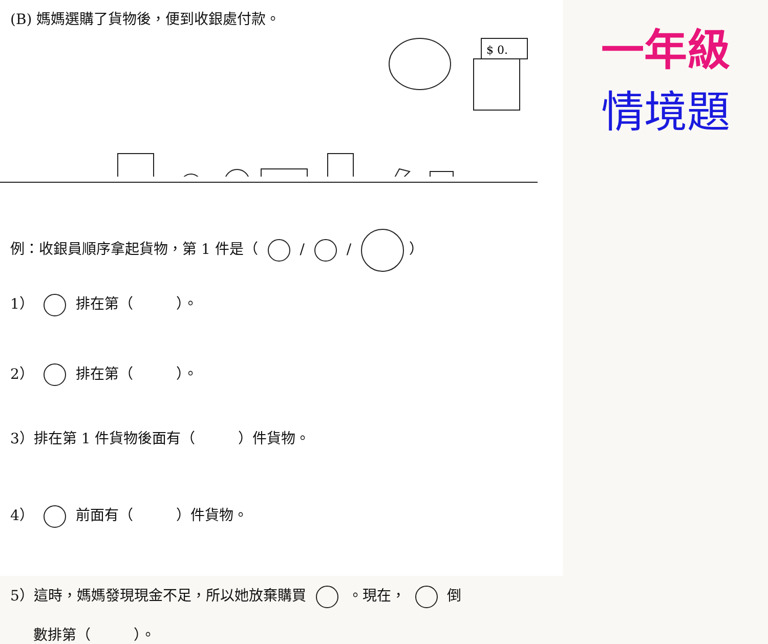(B) 媽媽選購了貨物後，便到收銀處付款。
$ 0.
例：收銀員順序拿起貨物，第 1 件是（ / / ）
1） 排在第（　　　）。
2） 排在第（　　　）。
3）排在第 1 件貨物後面有（　　　）件貨物。
4） 前面有（　　　）件貨物。
5）這時，媽媽發現現金不足，所以她放棄購買 。現在， 倒
數排第（　　　）。
一年級
情境題